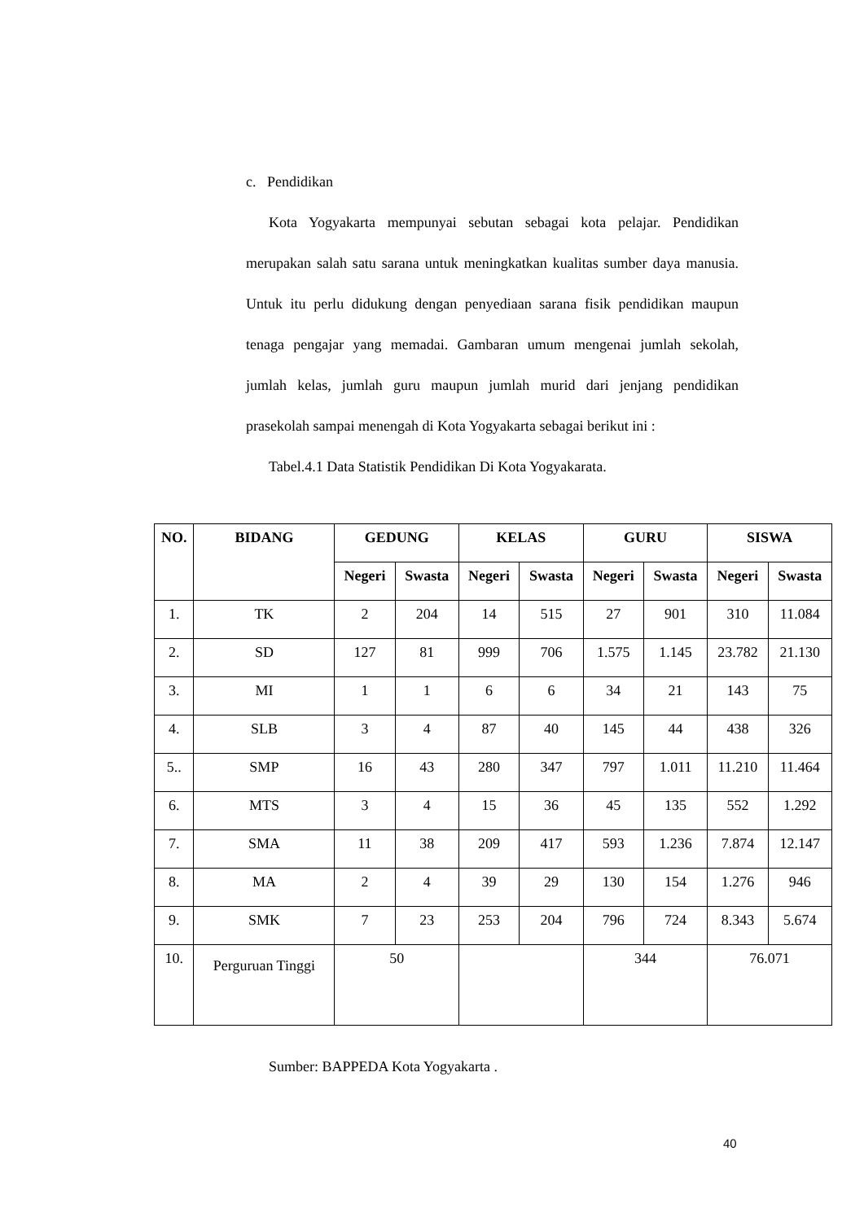c. Pendidikan
Kota Yogyakarta mempunyai sebutan sebagai kota pelajar. Pendidikan merupakan salah satu sarana untuk meningkatkan kualitas sumber daya manusia. Untuk itu perlu didukung dengan penyediaan sarana fisik pendidikan maupun tenaga pengajar yang memadai. Gambaran umum mengenai jumlah sekolah, jumlah kelas, jumlah guru maupun jumlah murid dari jenjang pendidikan prasekolah sampai menengah di Kota Yogyakarta sebagai berikut ini :
Tabel.4.1 Data Statistik Pendidikan Di Kota Yogyakarata.
| NO. | BIDANG | GEDUNG | | KELAS | | GURU | | SISWA | |
| --- | --- | --- | --- | --- | --- | --- | --- | --- | --- |
| | | Negeri | Swasta | Negeri | Swasta | Negeri | Swasta | Negeri | Swasta |
| 1. | TK | 2 | 204 | 14 | 515 | 27 | 901 | 310 | 11.084 |
| 2. | SD | 127 | 81 | 999 | 706 | 1.575 | 1.145 | 23.782 | 21.130 |
| 3. | MI | 1 | 1 | 6 | 6 | 34 | 21 | 143 | 75 |
| 4. | SLB | 3 | 4 | 87 | 40 | 145 | 44 | 438 | 326 |
| 5.. | SMP | 16 | 43 | 280 | 347 | 797 | 1.011 | 11.210 | 11.464 |
| 6. | MTS | 3 | 4 | 15 | 36 | 45 | 135 | 552 | 1.292 |
| 7. | SMA | 11 | 38 | 209 | 417 | 593 | 1.236 | 7.874 | 12.147 |
| 8. | MA | 2 | 4 | 39 | 29 | 130 | 154 | 1.276 | 946 |
| 9. | SMK | 7 | 23 | 253 | 204 | 796 | 724 | 8.343 | 5.674 |
| 10. | Perguruan Tinggi | 50 | | | | 344 | | 76.071 | |
Sumber: BAPPEDA Kota Yogyakarta .
40